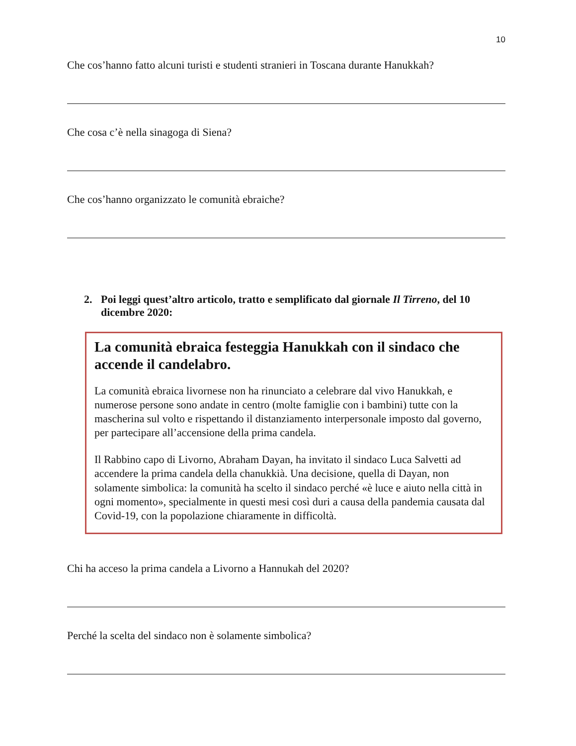10
Che cos’hanno fatto alcuni turisti e studenti stranieri in Toscana durante Hanukkah?
Che cosa c’è nella sinagoga di Siena?
Che cos’hanno organizzato le comunità ebraiche?
2. Poi leggi quest’altro articolo, tratto e semplificato dal giornale Il Tirreno, del 10 dicembre 2020:
La comunità ebraica festeggia Hanukkah con il sindaco che accende il candelabro.
La comunità ebraica livornese non ha rinunciato a celebrare dal vivo Hanukkah, e numerose persone sono andate in centro (molte famiglie con i bambini) tutte con la mascherina sul volto e rispettando il distanziamento interpersonale imposto dal governo, per partecipare all’accensione della prima candela.
Il Rabbino capo di Livorno, Abraham Dayan, ha invitato il sindaco Luca Salvetti ad accendere la prima candela della chanukkià. Una decisione, quella di Dayan, non solamente simbolica: la comunità ha scelto il sindaco perché «è luce e aiuto nella città in ogni momento», specialmente in questi mesi così duri a causa della pandemia causata dal Covid-19, con la popolazione chiaramente in difficoltà.
Chi ha acceso la prima candela a Livorno a Hannukah del 2020?
Perché la scelta del sindaco non è solamente simbolica?